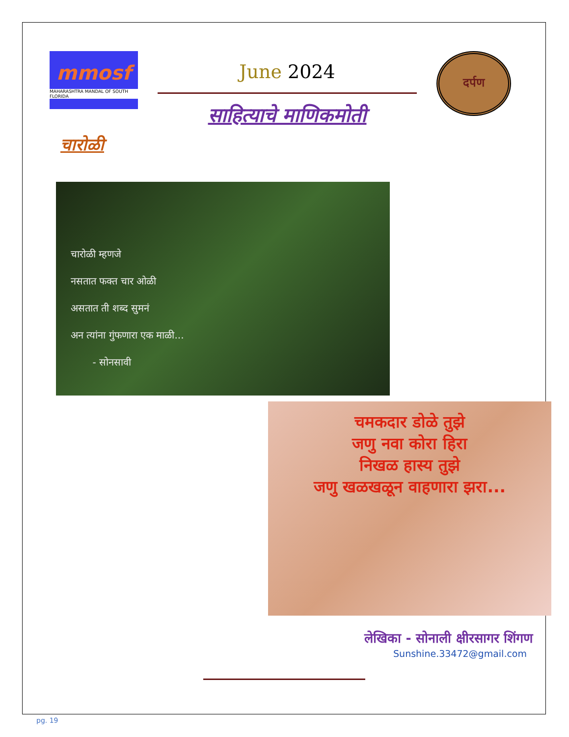mmosf
MAHARASHTRA MANDAL OF SOUTH FLORIDA
June 2024
साहित्याचे माणिकमोती
दर्पण
चारोळी
चारोळी म्हणजे
नसतात फक्त चार ओळी
असतात ती शब्द सुमनं
अन त्यांना गुंफणारा एक माळी...
- सोनसावी
चमकदार डोळे तुझे
जणु नवा कोरा हिरा
निखळ हास्य तुझे
जणु खळखळून वाहणारा झरा...
लेखिका - सोनाली क्षीरसागर शिंगण
Sunshine.33472@gmail.com
pg. 19